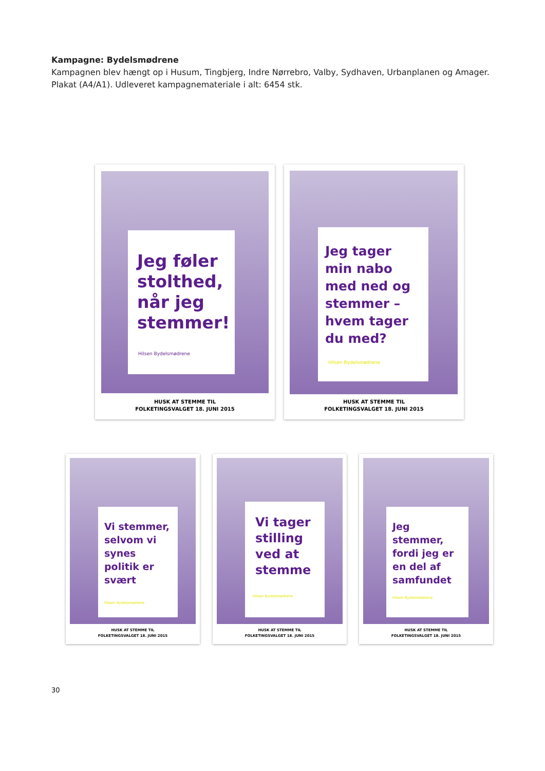Kampagne: Bydelsmødrene
Kampagnen blev hængt op i Husum, Tingbjerg, Indre Nørrebro, Valby, Sydhaven, Urbanplanen og Amager.
Plakat (A4/A1). Udleveret kampagnemateriale i alt: 6454 stk.
Jeg føler stolthed, når jeg stemmer!
Hilsen Bydelsmødrene
HUSK AT STEMME TIL
FOLKETINGSVALGET 18. JUNI 2015
Jeg tager min nabo med ned og stemmer – hvem tager du med?
Hilsen Bydelsmødrene
HUSK AT STEMME TIL
FOLKETINGSVALGET 18. JUNI 2015
Vi stemmer, selvom vi synes politik er svært
Hilsen Bydelsmødrene
HUSK AT STEMME TIL
FOLKETINGSVALGET 18. JUNI 2015
Vi tager stilling ved at stemme
Hilsen Bydelsmødrene
HUSK AT STEMME TIL
FOLKETINGSVALGET 18. JUNI 2015
Jeg stemmer, fordi jeg er en del af samfundet
Hilsen Bydelsmødrene
HUSK AT STEMME TIL
FOLKETINGSVALGET 18. JUNI 2015
30